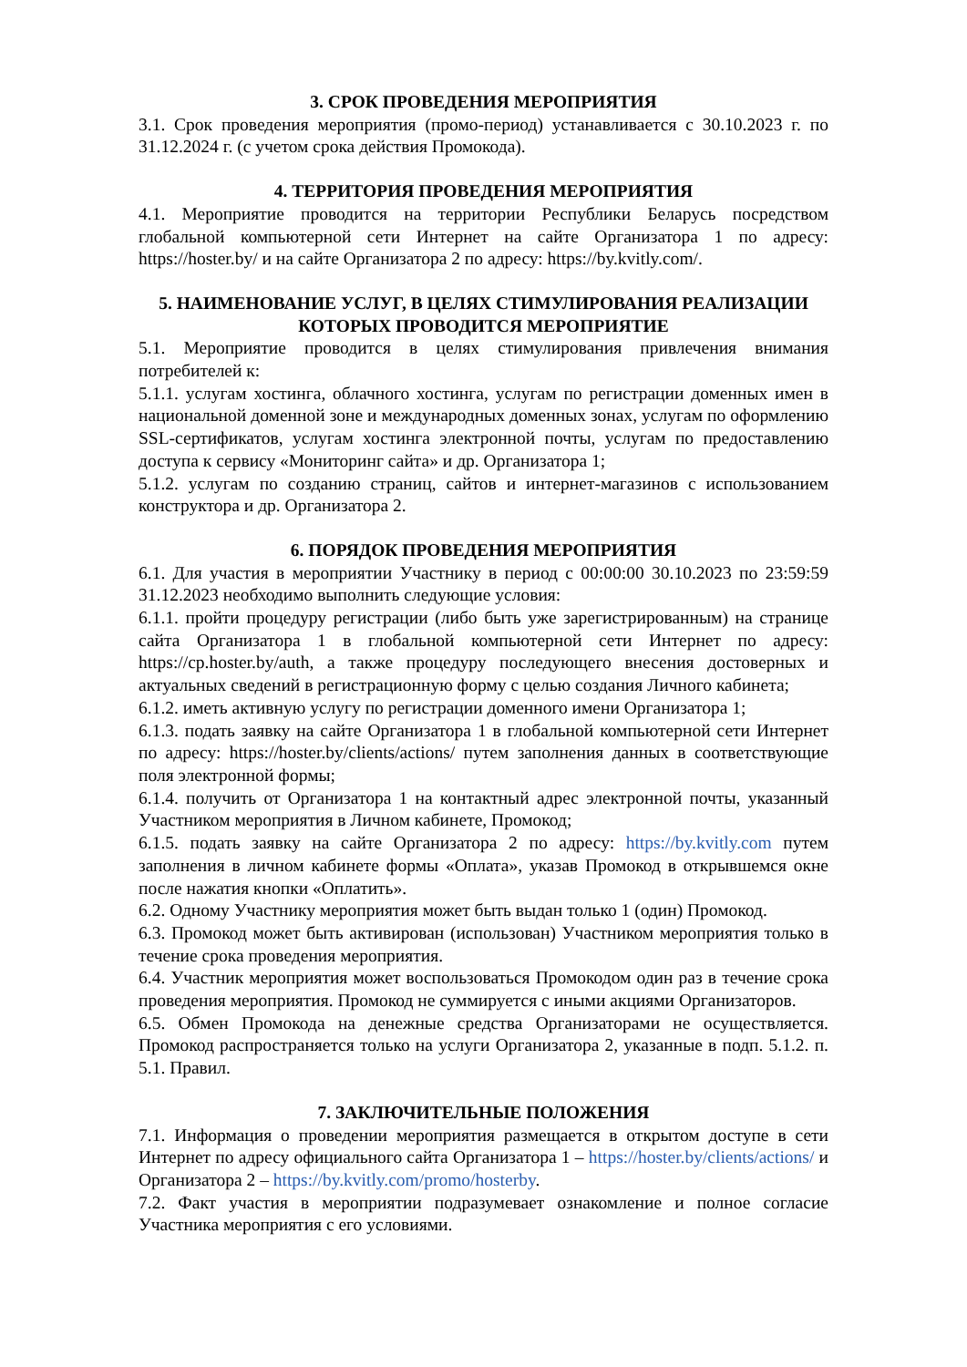3. СРОК ПРОВЕДЕНИЯ МЕРОПРИЯТИЯ
3.1. Срок проведения мероприятия (промо-период) устанавливается с 30.10.2023 г. по 31.12.2024 г. (с учетом срока действия Промокода).
4. ТЕРРИТОРИЯ ПРОВЕДЕНИЯ МЕРОПРИЯТИЯ
4.1. Мероприятие проводится на территории Республики Беларусь посредством глобальной компьютерной сети Интернет на сайте Организатора 1 по адресу: https://hoster.by/ и на сайте Организатора 2 по адресу: https://by.kvitly.com/.
5. НАИМЕНОВАНИЕ УСЛУГ, В ЦЕЛЯХ СТИМУЛИРОВАНИЯ РЕАЛИЗАЦИИ КОТОРЫХ ПРОВОДИТСЯ МЕРОПРИЯТИЕ
5.1. Мероприятие проводится в целях стимулирования привлечения внимания потребителей к:
5.1.1. услугам хостинга, облачного хостинга, услугам по регистрации доменных имен в национальной доменной зоне и международных доменных зонах, услугам по оформлению SSL-сертификатов, услугам хостинга электронной почты, услугам по предоставлению доступа к сервису «Мониторинг сайта» и др. Организатора 1;
5.1.2. услугам по созданию страниц, сайтов и интернет-магазинов с использованием конструктора и др. Организатора 2.
6. ПОРЯДОК ПРОВЕДЕНИЯ МЕРОПРИЯТИЯ
6.1. Для участия в мероприятии Участнику в период с 00:00:00 30.10.2023 по 23:59:59 31.12.2023 необходимо выполнить следующие условия:
6.1.1. пройти процедуру регистрации (либо быть уже зарегистрированным) на странице сайта Организатора 1 в глобальной компьютерной сети Интернет по адресу: https://cp.hoster.by/auth, а также процедуру последующего внесения достоверных и актуальных сведений в регистрационную форму с целью создания Личного кабинета;
6.1.2. иметь активную услугу по регистрации доменного имени Организатора 1;
6.1.3. подать заявку на сайте Организатора 1 в глобальной компьютерной сети Интернет по адресу: https://hoster.by/clients/actions/ путем заполнения данных в соответствующие поля электронной формы;
6.1.4. получить от Организатора 1 на контактный адрес электронной почты, указанный Участником мероприятия в Личном кабинете, Промокод;
6.1.5. подать заявку на сайте Организатора 2 по адресу: https://by.kvitly.com путем заполнения в личном кабинете формы «Оплата», указав Промокод в открывшемся окне после нажатия кнопки «Оплатить».
6.2. Одному Участнику мероприятия может быть выдан только 1 (один) Промокод.
6.3. Промокод может быть активирован (использован) Участником мероприятия только в течение срока проведения мероприятия.
6.4. Участник мероприятия может воспользоваться Промокодом один раз в течение срока проведения мероприятия. Промокод не суммируется с иными акциями Организаторов.
6.5. Обмен Промокода на денежные средства Организаторами не осуществляется. Промокод распространяется только на услуги Организатора 2, указанные в подп. 5.1.2. п. 5.1. Правил.
7. ЗАКЛЮЧИТЕЛЬНЫЕ ПОЛОЖЕНИЯ
7.1. Информация о проведении мероприятия размещается в открытом доступе в сети Интернет по адресу официального сайта Организатора 1 – https://hoster.by/clients/actions/ и Организатора 2 – https://by.kvitly.com/promo/hosterby.
7.2. Факт участия в мероприятии подразумевает ознакомление и полное согласие Участника мероприятия с его условиями.